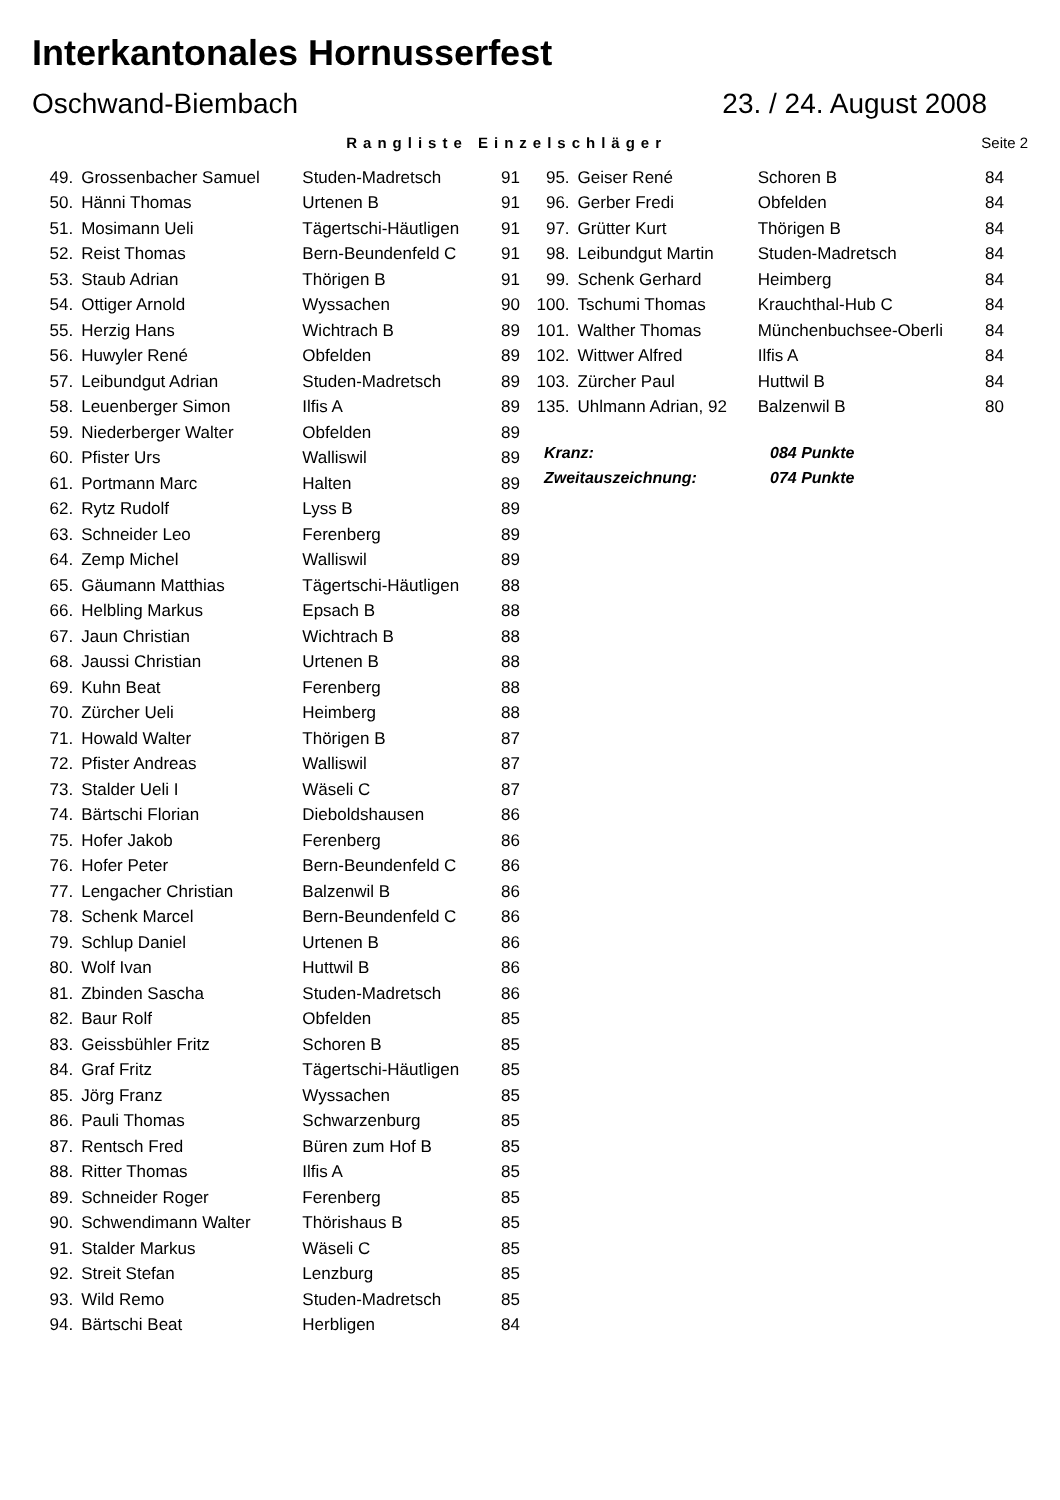Interkantonales Hornusserfest
Oschwand-Biembach 23. / 24. August 2008
Rangliste Einzelschläger Seite 2
| 49. | Grossenbacher Samuel | Studen-Madretsch | 91 |
| 50. | Hänni Thomas | Urtenen B | 91 |
| 51. | Mosimann Ueli | Tägertschi-Häutligen | 91 |
| 52. | Reist Thomas | Bern-Beundenfeld C | 91 |
| 53. | Staub Adrian | Thörigen B | 91 |
| 54. | Ottiger Arnold | Wyssachen | 90 |
| 55. | Herzig Hans | Wichtrach B | 89 |
| 56. | Huwyler René | Obfelden | 89 |
| 57. | Leibundgut Adrian | Studen-Madretsch | 89 |
| 58. | Leuenberger Simon | Ilfis A | 89 |
| 59. | Niederberger Walter | Obfelden | 89 |
| 60. | Pfister Urs | Walliswil | 89 |
| 61. | Portmann Marc | Halten | 89 |
| 62. | Rytz Rudolf | Lyss B | 89 |
| 63. | Schneider Leo | Ferenberg | 89 |
| 64. | Zemp Michel | Walliswil | 89 |
| 65. | Gäumann Matthias | Tägertschi-Häutligen | 88 |
| 66. | Helbling Markus | Epsach B | 88 |
| 67. | Jaun Christian | Wichtrach B | 88 |
| 68. | Jaussi Christian | Urtenen B | 88 |
| 69. | Kuhn Beat | Ferenberg | 88 |
| 70. | Zürcher Ueli | Heimberg | 88 |
| 71. | Howald Walter | Thörigen B | 87 |
| 72. | Pfister Andreas | Walliswil | 87 |
| 73. | Stalder Ueli I | Wäseli C | 87 |
| 74. | Bärtschi Florian | Dieboldshausen | 86 |
| 75. | Hofer Jakob | Ferenberg | 86 |
| 76. | Hofer Peter | Bern-Beundenfeld C | 86 |
| 77. | Lengacher Christian | Balzenwil B | 86 |
| 78. | Schenk Marcel | Bern-Beundenfeld C | 86 |
| 79. | Schlup Daniel | Urtenen B | 86 |
| 80. | Wolf Ivan | Huttwil B | 86 |
| 81. | Zbinden Sascha | Studen-Madretsch | 86 |
| 82. | Baur Rolf | Obfelden | 85 |
| 83. | Geissbühler Fritz | Schoren B | 85 |
| 84. | Graf Fritz | Tägertschi-Häutligen | 85 |
| 85. | Jörg Franz | Wyssachen | 85 |
| 86. | Pauli Thomas | Schwarzenburg | 85 |
| 87. | Rentsch Fred | Büren zum Hof B | 85 |
| 88. | Ritter Thomas | Ilfis A | 85 |
| 89. | Schneider Roger | Ferenberg | 85 |
| 90. | Schwendimann Walter | Thörishaus B | 85 |
| 91. | Stalder Markus | Wäseli C | 85 |
| 92. | Streit Stefan | Lenzburg | 85 |
| 93. | Wild Remo | Studen-Madretsch | 85 |
| 94. | Bärtschi Beat | Herbligen | 84 |
| 95. | Geiser René | Schoren B | 84 |
| 96. | Gerber Fredi | Obfelden | 84 |
| 97. | Grütter Kurt | Thörigen B | 84 |
| 98. | Leibundgut Martin | Studen-Madretsch | 84 |
| 99. | Schenk Gerhard | Heimberg | 84 |
| 100. | Tschumi Thomas | Krauchthal-Hub C | 84 |
| 101. | Walther Thomas | Münchenbuchsee-Oberli | 84 |
| 102. | Wittwer Alfred | Ilfis A | 84 |
| 103. | Zürcher Paul | Huttwil B | 84 |
| 135. | Uhlmann Adrian, 92 | Balzenwil B | 80 |
| Kranz: | 084 Punkte |
| Zweitauszeichnung: | 074 Punkte |